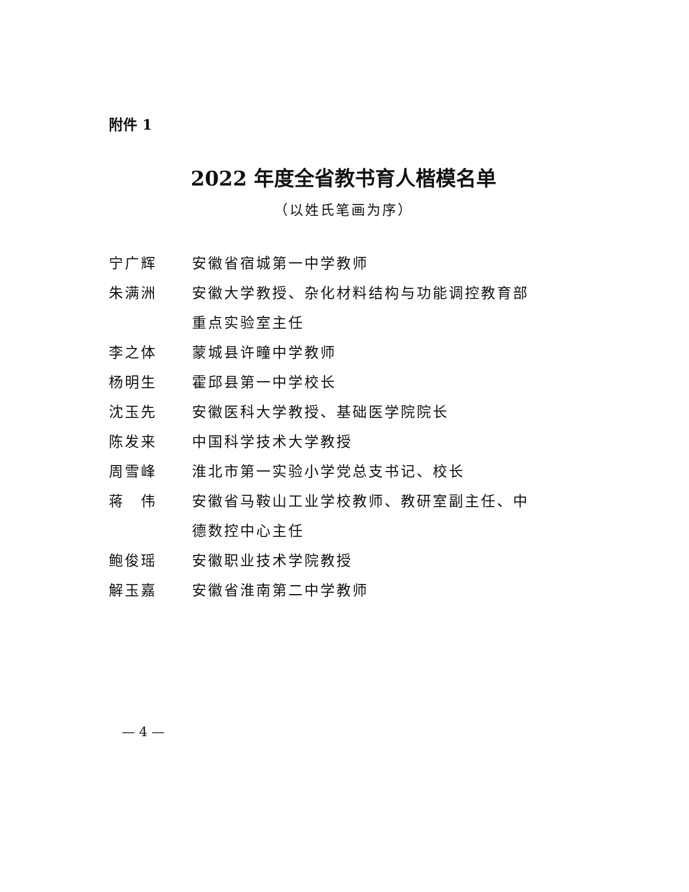附件 1
2022 年度全省教书育人楷模名单
（以姓氏笔画为序）
| 宁广辉 | 安徽省宿城第一中学教师 |
| 朱满洲 | 安徽大学教授、杂化材料结构与功能调控教育部 重点实验室主任 |
| 李之体 | 蒙城县许疃中学教师 |
| 杨明生 | 霍邱县第一中学校长 |
| 沈玉先 | 安徽医科大学教授、基础医学院院长 |
| 陈发来 | 中国科学技术大学教授 |
| 周雪峰 | 淮北市第一实验小学党总支书记、校长 |
| 蒋 伟 | 安徽省马鞍山工业学校教师、教研室副主任、中 德数控中心主任 |
| 鲍俊瑶 | 安徽职业技术学院教授 |
| 解玉嘉 | 安徽省淮南第二中学教师 |
— 4 —